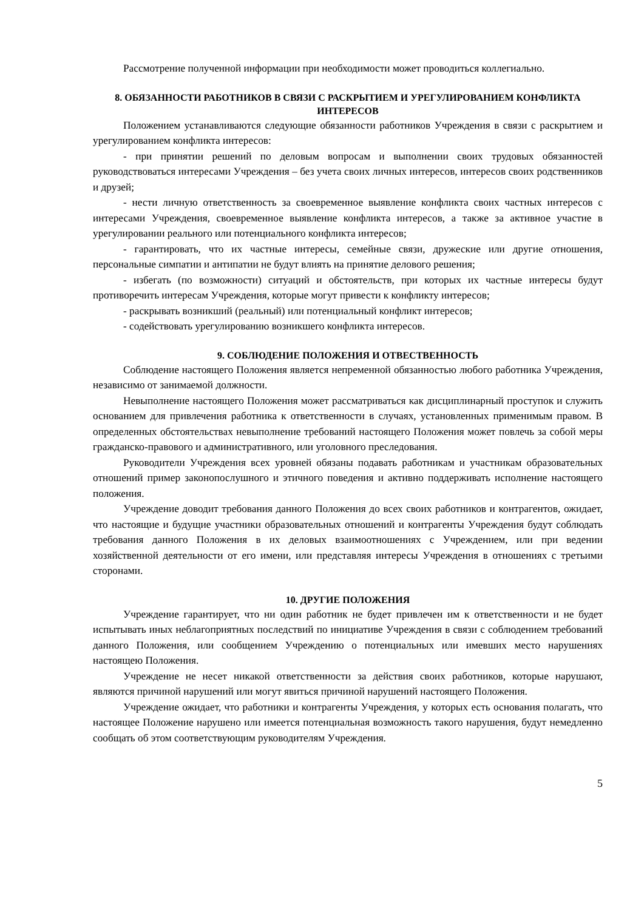Рассмотрение полученной информации при необходимости может проводиться коллегиально.
8. ОБЯЗАННОСТИ РАБОТНИКОВ В СВЯЗИ С РАСКРЫТИЕМ И УРЕГУЛИРОВАНИЕМ КОНФЛИКТА ИНТЕРЕСОВ
Положением устанавливаются следующие обязанности работников Учреждения в связи с раскрытием и урегулированием конфликта интересов:
- при принятии решений по деловым вопросам и выполнении своих трудовых обязанностей руководствоваться интересами Учреждения – без учета своих личных интересов, интересов своих родственников и друзей;
- нести личную ответственность за своевременное выявление конфликта своих частных интересов с интересами Учреждения, своевременное выявление конфликта интересов, а также за активное участие в урегулировании реального или потенциального конфликта интересов;
- гарантировать, что их частные интересы, семейные связи, дружеские или другие отношения, персональные симпатии и антипатии не будут влиять на принятие делового решения;
- избегать (по возможности) ситуаций и обстоятельств, при которых их частные интересы будут противоречить интересам Учреждения, которые могут привести к конфликту интересов;
- раскрывать возникший (реальный) или потенциальный конфликт интересов;
- содействовать урегулированию возникшего конфликта интересов.
9. СОБЛЮДЕНИЕ ПОЛОЖЕНИЯ И ОТВЕСТВЕННОСТЬ
Соблюдение настоящего Положения является непременной обязанностью любого работника Учреждения, независимо от занимаемой должности.
Невыполнение настоящего Положения может рассматриваться как дисциплинарный проступок и служить основанием для привлечения работника к ответственности в случаях, установленных применимым правом. В определенных обстоятельствах невыполнение требований настоящего Положения может повлечь за собой меры гражданско-правового и административного, или уголовного преследования.
Руководители Учреждения всех уровней обязаны подавать работникам и участникам образовательных отношений пример законопослушного и этичного поведения и активно поддерживать исполнение настоящего положения.
Учреждение доводит требования данного Положения до всех своих работников и контрагентов, ожидает, что настоящие и будущие участники образовательных отношений и контрагенты Учреждения будут соблюдать требования данного Положения в их деловых взаимоотношениях с Учреждением, или при ведении хозяйственной деятельности от его имени, или представляя интересы Учреждения в отношениях с третьими сторонами.
10. ДРУГИЕ ПОЛОЖЕНИЯ
Учреждение гарантирует, что ни один работник не будет привлечен им к ответственности и не будет испытывать иных неблагоприятных последствий по инициативе Учреждения в связи с соблюдением требований данного Положения, или сообщением Учреждению о потенциальных или имевших место нарушениях настоящею Положения.
Учреждение не несет никакой ответственности за действия своих работников, которые нарушают, являются причиной нарушений или могут явиться причиной нарушений настоящего Положения.
Учреждение ожидает, что работники и контрагенты Учреждения, у которых есть основания полагать, что настоящее Положение нарушено или имеется потенциальная возможность такого нарушения, будут немедленно сообщать об этом соответствующим руководителям Учреждения.
5